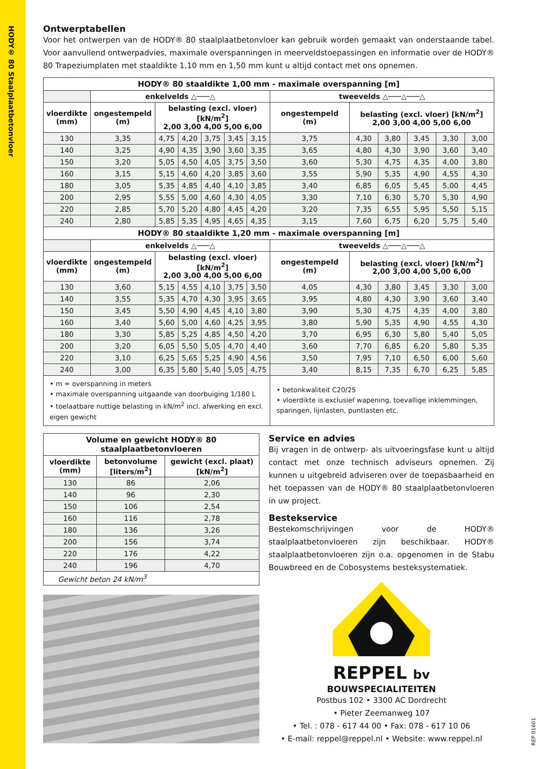HODY® 80 Staalplaatbetonvloer
Ontwerptabellen
Voor het ontwerpen van de HODY® 80 staalplaatbetonvloer kan gebruik worden gemaakt van onderstaande tabel. Voor aanvullend ontwerpadvies, maximale overspanningen in meerveldstoepassingen en informatie over de HODY® 80 Trapeziumplaten met staaldikte 1,10 mm en 1,50 mm kunt u altijd contact met ons opnemen.
| HODY® 80 staaldikte 1,00 mm - maximale overspanning [m] | | | | | | | | | | | | |
| --- | --- | --- | --- | --- | --- | --- | --- | --- | --- | --- | --- | --- |
| | enkelvelds △───△ | | | | | | tweevelds △───△───△ | | | | | |
| vloerdikte (mm) | ongestempeld (m) | belasting (excl. vloer) [kN/m<sup>2</sup>] 2,00 3,00 4,00 5,00 6,00 | | | | | ongestempeld (m) | belasting (excl. vloer) [kN/m<sup>2</sup>] 2,00 3,00 4,00 5,00 6,00 | | | | |
| 130 | 3,35 | 4,75 | 4,20 | 3,75 | 3,45 | 3,15 | 3,75 | 4,30 | 3,80 | 3,45 | 3,30 | 3,00 |
| 140 | 3,25 | 4,90 | 4,35 | 3,90 | 3,60 | 3,35 | 3,65 | 4,80 | 4,30 | 3,90 | 3,60 | 3,40 |
| 150 | 3,20 | 5,05 | 4,50 | 4,05 | 3,75 | 3,50 | 3,60 | 5,30 | 4,75 | 4,35 | 4,00 | 3,80 |
| 160 | 3,15 | 5,15 | 4,60 | 4,20 | 3,85 | 3,60 | 3,55 | 5,90 | 5,35 | 4,90 | 4,55 | 4,30 |
| 180 | 3,05 | 5,35 | 4,85 | 4,40 | 4,10 | 3,85 | 3,40 | 6,85 | 6,05 | 5,45 | 5,00 | 4,45 |
| 200 | 2,95 | 5,55 | 5,00 | 4,60 | 4,30 | 4,05 | 3,30 | 7,10 | 6,30 | 5,70 | 5,30 | 4,90 |
| 220 | 2,85 | 5,70 | 5,20 | 4,80 | 4,45 | 4,20 | 3,20 | 7,35 | 6,55 | 5,95 | 5,50 | 5,15 |
| 240 | 2,80 | 5,85 | 5,35 | 4,95 | 4,65 | 4,35 | 3,15 | 7,60 | 6,75 | 6,20 | 5,75 | 5,40 |
| HODY® 80 staaldikte 1,20 mm - maximale overspanning [m] | | | | | | | | | | | | |
| | enkelvelds △───△ | | | | | | tweevelds △───△───△ | | | | | |
| vloerdikte (mm) | ongestempeld (m) | belasting (excl. vloer) [kN/m<sup>2</sup>] 2,00 3,00 4,00 5,00 6,00 | | | | | ongestempeld (m) | belasting (excl. vloer) [kN/m<sup>2</sup>] 2,00 3,00 4,00 5,00 6,00 | | | | |
| 130 | 3,60 | 5,15 | 4,55 | 4,10 | 3,75 | 3,50 | 4,05 | 4,30 | 3,80 | 3,45 | 3,30 | 3,00 |
| 140 | 3,55 | 5,35 | 4,70 | 4,30 | 3,95 | 3,65 | 3,95 | 4,80 | 4,30 | 3,90 | 3,60 | 3,40 |
| 150 | 3,45 | 5,50 | 4,90 | 4,45 | 4,10 | 3,80 | 3,90 | 5,30 | 4,75 | 4,35 | 4,00 | 3,80 |
| 160 | 3,40 | 5,60 | 5,00 | 4,60 | 4,25 | 3,95 | 3,80 | 5,90 | 5,35 | 4,90 | 4,55 | 4,30 |
| 180 | 3,30 | 5,85 | 5,25 | 4,85 | 4,50 | 4,20 | 3,70 | 6,95 | 6,30 | 5,80 | 5,40 | 5,05 |
| 200 | 3,20 | 6,05 | 5,50 | 5,05 | 4,70 | 4,40 | 3,60 | 7,70 | 6,85 | 6,20 | 5,80 | 5,35 |
| 220 | 3,10 | 6,25 | 5,65 | 5,25 | 4,90 | 4,56 | 3,50 | 7,95 | 7,10 | 6,50 | 6,00 | 5,60 |
| 240 | 3,00 | 6,35 | 5,80 | 5,40 | 5,05 | 4,75 | 3,40 | 8,15 | 7,35 | 6,70 | 6,25 | 5,85 |
| • m = overspanning in meters • maximale overspanning uitgaande van doorbuiging 1/180 L • toelaatbare nuttige belasting in kN/m<sup>2</sup> incl. afwerking en excl. eigen gewicht | | | | | | | • betonkwaliteit C20/25 • vloerdikte is exclusief wapening, toevallige inklemmingen, sparingen, lijnlasten, puntlasten etc. | | | | | |
| Volume en gewicht HODY® 80 staalplaatbetonvloeren | | |
| --- | --- | --- |
| vloerdikte (mm) | betonvolume [liters/m<sup>2</sup>] | gewicht (excl. plaat) [kN/m<sup>2</sup>] |
| 130 | 86 | 2,06 |
| 140 | 96 | 2,30 |
| 150 | 106 | 2,54 |
| 160 | 116 | 2,78 |
| 180 | 136 | 3,26 |
| 200 | 156 | 3,74 |
| 220 | 176 | 4,22 |
| 240 | 196 | 4,70 |
| Gewicht beton 24 kN/m<sup>3</sup> | | |
Service en advies
Bij vragen in de ontwerp- als uitvoeringsfase kunt u altijd contact met onze technisch adviseurs opnemen. Zij kunnen u uitgebreid adviseren over de toepasbaarheid en het toepassen van de HODY® 80 staalplaatbetonvloeren in uw project.
Bestekservice
Bestekomschrijvingen voor de HODY® staalplaatbetonvloeren zijn beschikbaar. HODY® staalplaatbetonvloeren zijn o.a. opgenomen in de Stabu Bouwbreed en de Cobosystems besteksystematiek.
REPPEL bv
BOUWSPECIALITEITEN
Postbus 102 • 3300 AC Dordrecht
• Pieter Zeemanweg 107
• Tel. : 078 - 617 44 00 • Fax: 078 - 617 10 06
• E-mail: reppel@reppel.nl • Website: www.reppel.nl
REP 01601